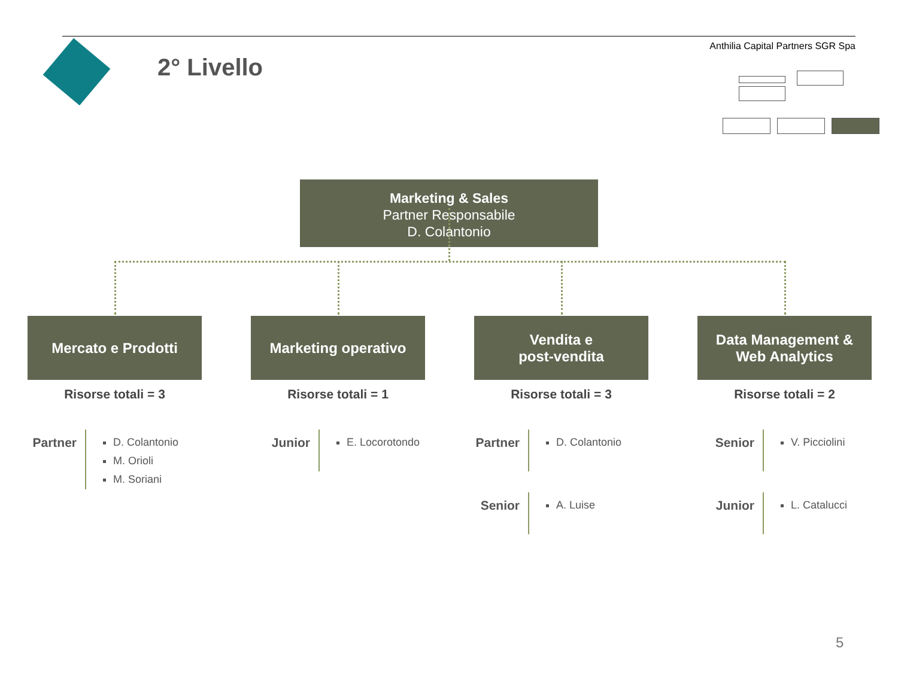2° Livello
Anthilia Capital Partners SGR Spa
Marketing & Sales
Partner Responsabile
D. Colantonio
Mercato e Prodotti
Risorse totali = 3
Marketing operativo
Risorse totali = 1
Vendita e
post-vendita
Risorse totali = 3
Data Management &
Web Analytics
Risorse totali = 2
Partner
D. Colantonio
M. Orioli
M. Soriani
Junior
E. Locorotondo
Partner
D. Colantonio
Senior
A. Luise
Senior
V. Picciolini
Junior
L. Catalucci
5